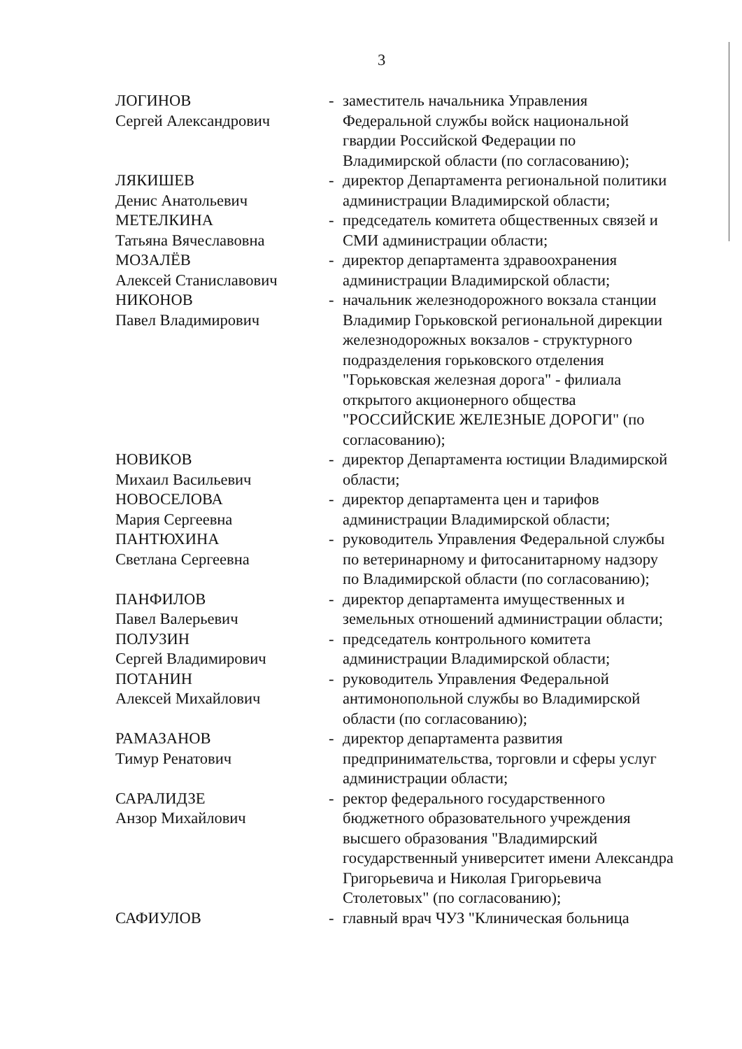3
| ЛОГИНОВ Сергей Александрович | - | заместитель начальника Управления Федеральной службы войск национальной гвардии Российской Федерации по Владимирской области (по согласованию); |
| ЛЯКИШЕВ Денис Анатольевич | - | директор Департамента региональной политики администрации Владимирской области; |
| МЕТЕЛКИНА Татьяна Вячеславовна | - | председатель комитета общественных связей и СМИ администрации области; |
| МОЗАЛЁВ Алексей Станиславович | - | директор департамента здравоохранения администрации Владимирской области; |
| НИКОНОВ Павел Владимирович | - | начальник железнодорожного вокзала станции Владимир Горьковской региональной дирекции железнодорожных вокзалов - структурного подразделения горьковского отделения "Горьковская железная дорога" - филиала открытого акционерного общества "РОССИЙСКИЕ ЖЕЛЕЗНЫЕ ДОРОГИ" (по согласованию); |
| НОВИКОВ Михаил Васильевич | - | директор Департамента юстиции Владимирской области; |
| НОВОСЕЛОВА Мария Сергеевна | - | директор департамента цен и тарифов администрации Владимирской области; |
| ПАНТЮХИНА Светлана Сергеевна | - | руководитель Управления Федеральной службы по ветеринарному и фитосанитарному надзору по Владимирской области (по согласованию); |
| ПАНФИЛОВ Павел Валерьевич | - | директор департамента имущественных и земельных отношений администрации области; |
| ПОЛУЗИН Сергей Владимирович | - | председатель контрольного комитета администрации Владимирской области; |
| ПОТАНИН Алексей Михайлович | - | руководитель Управления Федеральной антимонопольной службы во Владимирской области (по согласованию); |
| РАМАЗАНОВ Тимур Ренатович | - | директор департамента развития предпринимательства, торговли и сферы услуг администрации области; |
| САРАЛИДЗЕ Анзор Михайлович | - | ректор федерального государственного бюджетного образовательного учреждения высшего образования "Владимирский государственный университет имени Александра Григорьевича и Николая Григорьевича Столетовых" (по согласованию); |
| САФИУЛОВ | - | главный врач ЧУЗ "Клиническая больница |